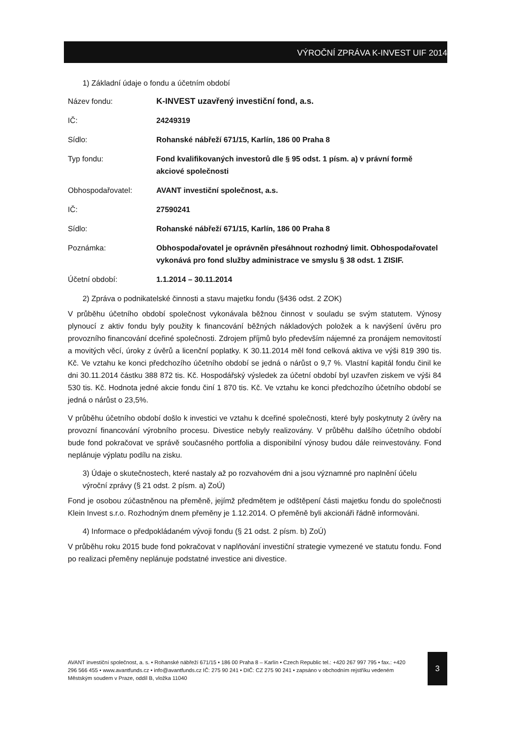VÝROČNÍ ZPRÁVA K-INVEST UIF 2014
1) Základní údaje o fondu a účetním období
| Název fondu: | K-INVEST uzavřený investiční fond, a.s. |
| IČ: | 24249319 |
| Sídlo: | Rohanské nábřeží 671/15, Karlín, 186 00 Praha 8 |
| Typ fondu: | Fond kvalifikovaných investorů dle § 95 odst. 1 písm. a) v právní formě akciové společnosti |
| Obhospodařovatel: | AVANT investiční společnost, a.s. |
| IČ: | 27590241 |
| Sídlo: | Rohanské nábřeží 671/15, Karlín, 186 00 Praha 8 |
| Poznámka: | Obhospodařovatel je oprávněn přesáhnout rozhodný limit. Obhospodařovatel vykonává pro fond služby administrace ve smyslu § 38 odst. 1 ZISIF. |
| Účetní období: | 1.1.2014 – 30.11.2014 |
2) Zpráva o podnikatelské činnosti a stavu majetku fondu (§436 odst. 2 ZOK)
V průběhu účetního období společnost vykonávala běžnou činnost v souladu se svým statutem. Výnosy plynoucí z aktiv fondu byly použity k financování běžných nákladových položek a k navýšení úvěru pro provozního financování dceřiné společnosti. Zdrojem příjmů bylo především nájemné za pronájem nemovitostí a movitých věcí, úroky z úvěrů a licenční poplatky. K 30.11.2014 měl fond celková aktiva ve výši 819 390 tis. Kč. Ve vztahu ke konci předchozího účetního období se jedná o nárůst o 9,7 %. Vlastní kapitál fondu činil ke dni 30.11.2014 částku 388 872 tis. Kč. Hospodářský výsledek za účetní období byl uzavřen ziskem ve výši 84 530 tis. Kč. Hodnota jedné akcie fondu činí 1 870 tis. Kč. Ve vztahu ke konci předchozího účetního období se jedná o nárůst o 23,5%.
V průběhu účetního období došlo k investici ve vztahu k dceřiné společnosti, které byly poskytnuty 2 úvěry na provozní financování výrobního procesu. Divestice nebyly realizovány. V průběhu dalšího účetního období bude fond pokračovat ve správě současného portfolia a disponibilní výnosy budou dále reinvestovány. Fond neplánuje výplatu podílu na zisku.
3) Údaje o skutečnostech, které nastaly až po rozvahovém dni a jsou významné pro naplnění účelu výroční zprávy (§ 21 odst. 2 písm. a) ZoÚ)
Fond je osobou zúčastněnou na přeměně, jejímž předmětem je odštěpení části majetku fondu do společnosti Klein Invest s.r.o. Rozhodným dnem přeměny je 1.12.2014. O přeměně byli akcionáři řádně informováni.
4) Informace o předpokládaném vývoji fondu (§ 21 odst. 2 písm. b) ZoÚ)
V průběhu roku 2015 bude fond pokračovat v naplňování investiční strategie vymezené ve statutu fondu. Fond po realizaci přeměny neplánuje podstatné investice ani divestice.
AVANT investiční společnost, a. s. • Rohanské nábřeží 671/15 • 186 00 Praha 8 – Karlín • Czech Republic tel.: +420 267 997 795 • fax.: +420 296 566 455 • www.avantfunds.cz • info@avantfunds.cz IČ: 275 90 241 • DIČ: CZ 275 90 241 • zapsáno v obchodním rejstříku vedeném Městským soudem v Praze, oddíl B, vložka 11040
3